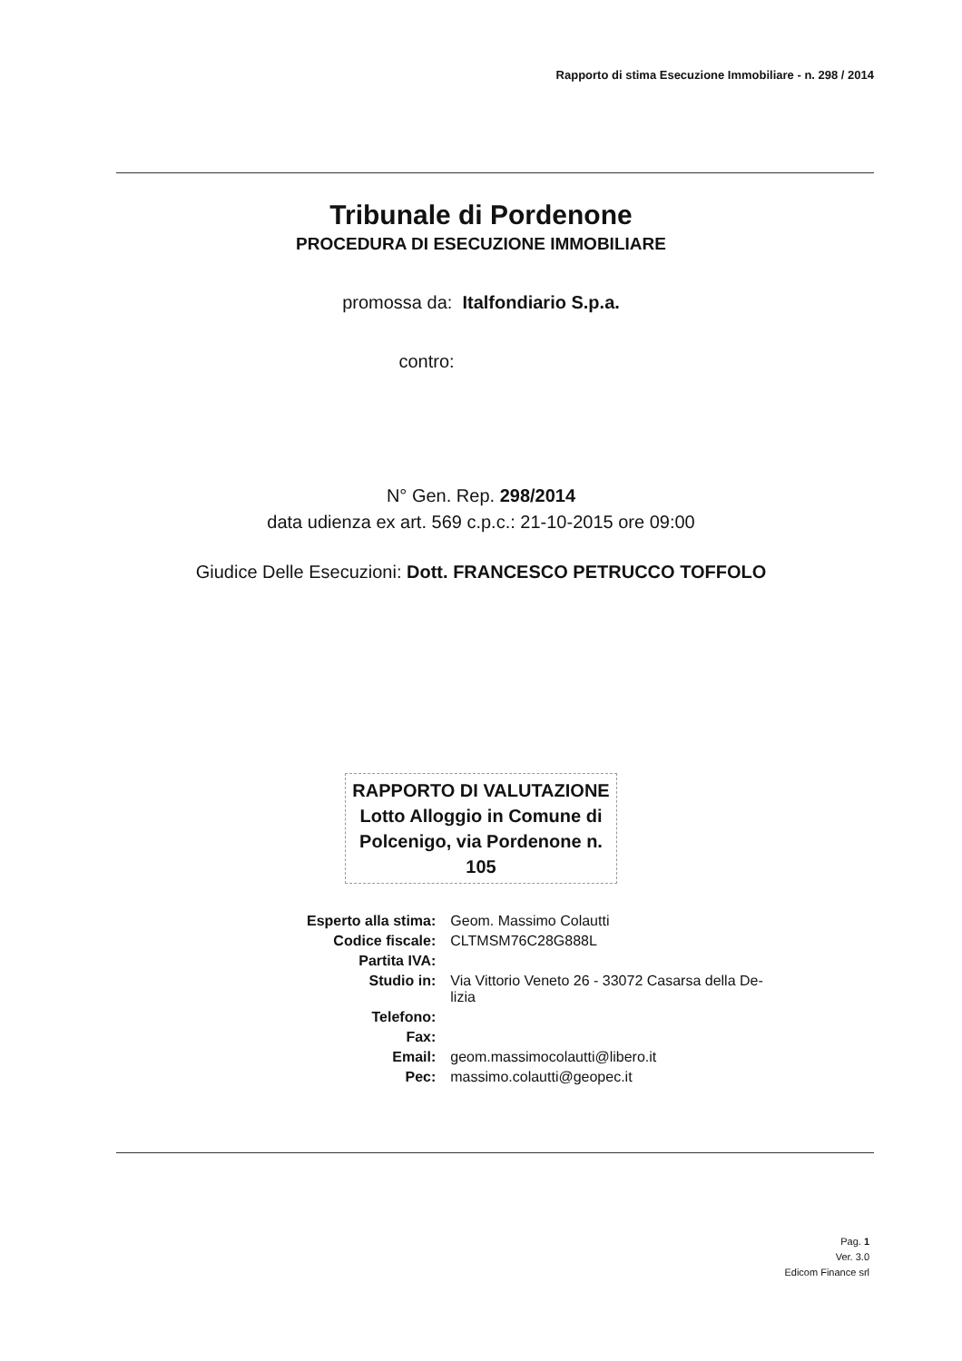Rapporto di stima Esecuzione Immobiliare - n. 298 / 2014
Tribunale di Pordenone
PROCEDURA DI ESECUZIONE IMMOBILIARE
promossa da: Italfondiario S.p.a.
contro:
N° Gen. Rep. 298/2014
data udienza ex art. 569 c.p.c.: 21-10-2015 ore 09:00
Giudice Delle Esecuzioni: Dott. FRANCESCO PETRUCCO TOFFOLO
RAPPORTO DI VALUTAZIONE
Lotto Alloggio in Comune di Polcenigo, via Pordenone n. 105
| Esperto alla stima: | Geom. Massimo Colautti |
| Codice fiscale: | CLTMSM76C28G888L |
| Partita IVA: | |
| Studio in: | Via Vittorio Veneto 26 - 33072 Casarsa della De- lizia |
| Telefono: | |
| Fax: | |
| Email: | geom.massimocolautti@libero.it |
| Pec: | massimo.colautti@geopec.it |
Pag. 1
Ver. 3.0
Edicom Finance srl